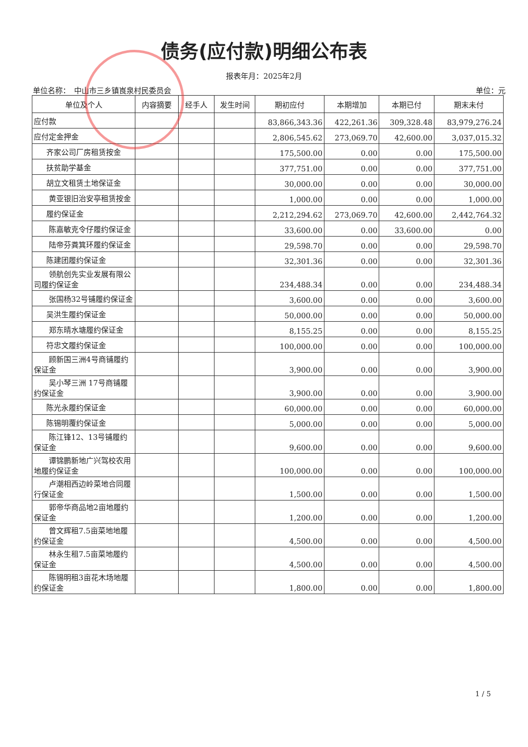债务(应付款)明细公布表
报表年月：2025年2月
单位名称：　中山市三乡镇崀泉村民委员会 单位：元
| 单位及个人 | 内容摘要 | 经手人 | 发生时间 | 期初应付 | 本期增加 | 本期已付 | 期末未付 |
| --- | --- | --- | --- | --- | --- | --- | --- |
| 应付款 | | | | 83,866,343.36 | 422,261.36 | 309,328.48 | 83,979,276.24 |
| 应付定金押金 | | | | 2,806,545.62 | 273,069.70 | 42,600.00 | 3,037,015.32 |
| 齐家公司厂房租赁按金 | | | | 175,500.00 | 0.00 | 0.00 | 175,500.00 |
| 扶贫助学基金 | | | | 377,751.00 | 0.00 | 0.00 | 377,751.00 |
| 胡立文租赁土地保证金 | | | | 30,000.00 | 0.00 | 0.00 | 30,000.00 |
| 黄亚银旧治安亭租赁按金 | | | | 1,000.00 | 0.00 | 0.00 | 1,000.00 |
| 履约保证金 | | | | 2,212,294.62 | 273,069.70 | 42,600.00 | 2,442,764.32 |
| 陈嘉敏克令仔履约保证金 | | | | 33,600.00 | 0.00 | 33,600.00 | 0.00 |
| 陆帝芬粪箕环履约保证金 | | | | 29,598.70 | 0.00 | 0.00 | 29,598.70 |
| 陈建团履约保证金 | | | | 32,301.36 | 0.00 | 0.00 | 32,301.36 |
| 领航创先实业发展有限公司履约保证金 | | | | 234,488.34 | 0.00 | 0.00 | 234,488.34 |
| 张国杨32号铺履约保证金 | | | | 3,600.00 | 0.00 | 0.00 | 3,600.00 |
| 吴洪生履约保证金 | | | | 50,000.00 | 0.00 | 0.00 | 50,000.00 |
| 郑东晴水塘履约保证金 | | | | 8,155.25 | 0.00 | 0.00 | 8,155.25 |
| 符忠文履约保证金 | | | | 100,000.00 | 0.00 | 0.00 | 100,000.00 |
| 顾新国三洲4号商铺履约保证金 | | | | 3,900.00 | 0.00 | 0.00 | 3,900.00 |
| 吴小琴三洲 17号商铺履约保证金 | | | | 3,900.00 | 0.00 | 0.00 | 3,900.00 |
| 陈光永履约保证金 | | | | 60,000.00 | 0.00 | 0.00 | 60,000.00 |
| 陈锡明覆约保证金 | | | | 5,000.00 | 0.00 | 0.00 | 5,000.00 |
| 陈江锋12、13号铺履约保证金 | | | | 9,600.00 | 0.00 | 0.00 | 9,600.00 |
| 谭锦鹏新地广兴驾校农用地履约保证金 | | | | 100,000.00 | 0.00 | 0.00 | 100,000.00 |
| 卢潮相西边岭菜地合同履行保证金 | | | | 1,500.00 | 0.00 | 0.00 | 1,500.00 |
| 郭帝华商品地2亩地履约保证金 | | | | 1,200.00 | 0.00 | 0.00 | 1,200.00 |
| 曾文辉租7.5亩菜地地履约保证金 | | | | 4,500.00 | 0.00 | 0.00 | 4,500.00 |
| 林永生租7.5亩菜地履约保证金 | | | | 4,500.00 | 0.00 | 0.00 | 4,500.00 |
| 陈锡明租3亩花木场地履约保证金 | | | | 1,800.00 | 0.00 | 0.00 | 1,800.00 |
1 / 5